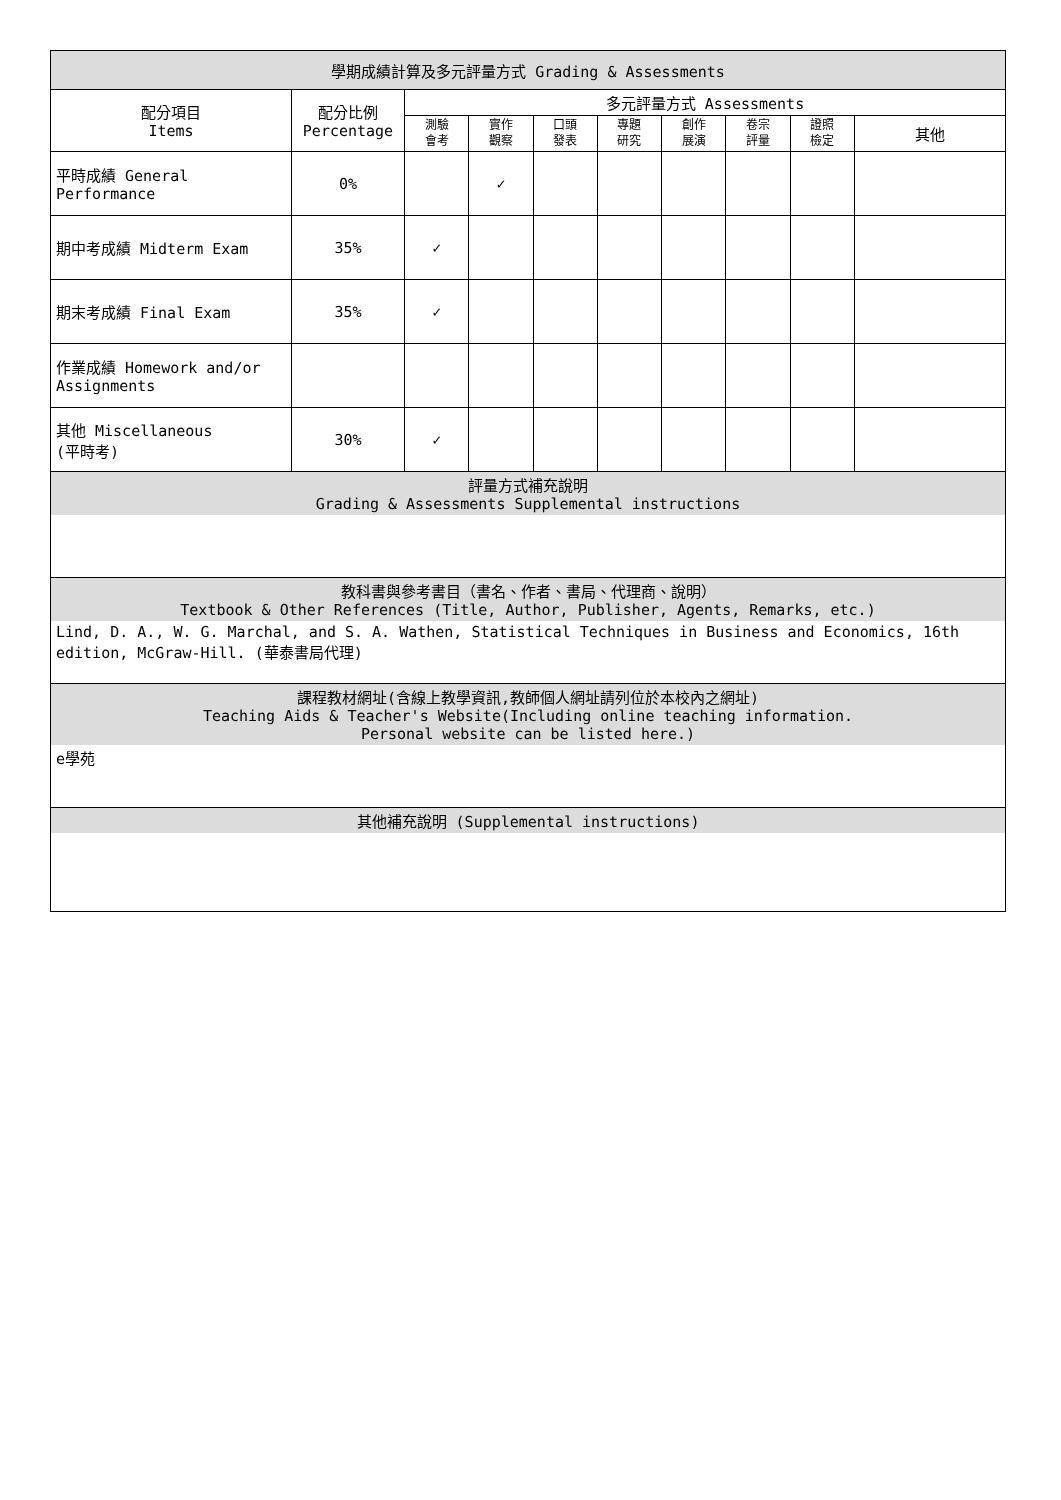| 學期成績計算及多元評量方式 Grading & Assessments | | | | | | | | | |
| --- | --- | --- | --- | --- | --- | --- | --- | --- | --- |
| 配分項目 Items | 配分比例 Percentage | 多元評量方式 Assessments | | | | | | | |
| | | 測驗 會考 | 實作 觀察 | 口頭 發表 | 專題 研究 | 創作 展演 | 卷宗 評量 | 證照 檢定 | 其他 |
| 平時成績 General Performance | 0% | | ✓ | | | | | | |
| 期中考成績 Midterm Exam | 35% | ✓ | | | | | | | |
| 期末考成績 Final Exam | 35% | ✓ | | | | | | | |
| 作業成績 Homework and/or Assignments | | | | | | | | | |
| 其他 Miscellaneous (平時考) | 30% | ✓ | | | | | | | |
| 評量方式補充說明 Grading & Assessments Supplemental instructions | | | | | | | | | |
| 教科書與參考書目（書名、作者、書局、代理商、說明） Textbook & Other References (Title, Author, Publisher, Agents, Remarks, etc.) | | | | | | | | | |
| Lind, D. A., W. G. Marchal, and S. A. Wathen, Statistical Techniques in Business and Economics, 16th edition, McGraw-Hill. (華泰書局代理) | | | | | | | | | |
| 課程教材網址(含線上教學資訊,教師個人網址請列位於本校內之網址) Teaching Aids & Teacher's Website(Including online teaching information. Personal website can be listed here.) | | | | | | | | | |
| e學苑 | | | | | | | | | |
| 其他補充說明 (Supplemental instructions) | | | | | | | | | |